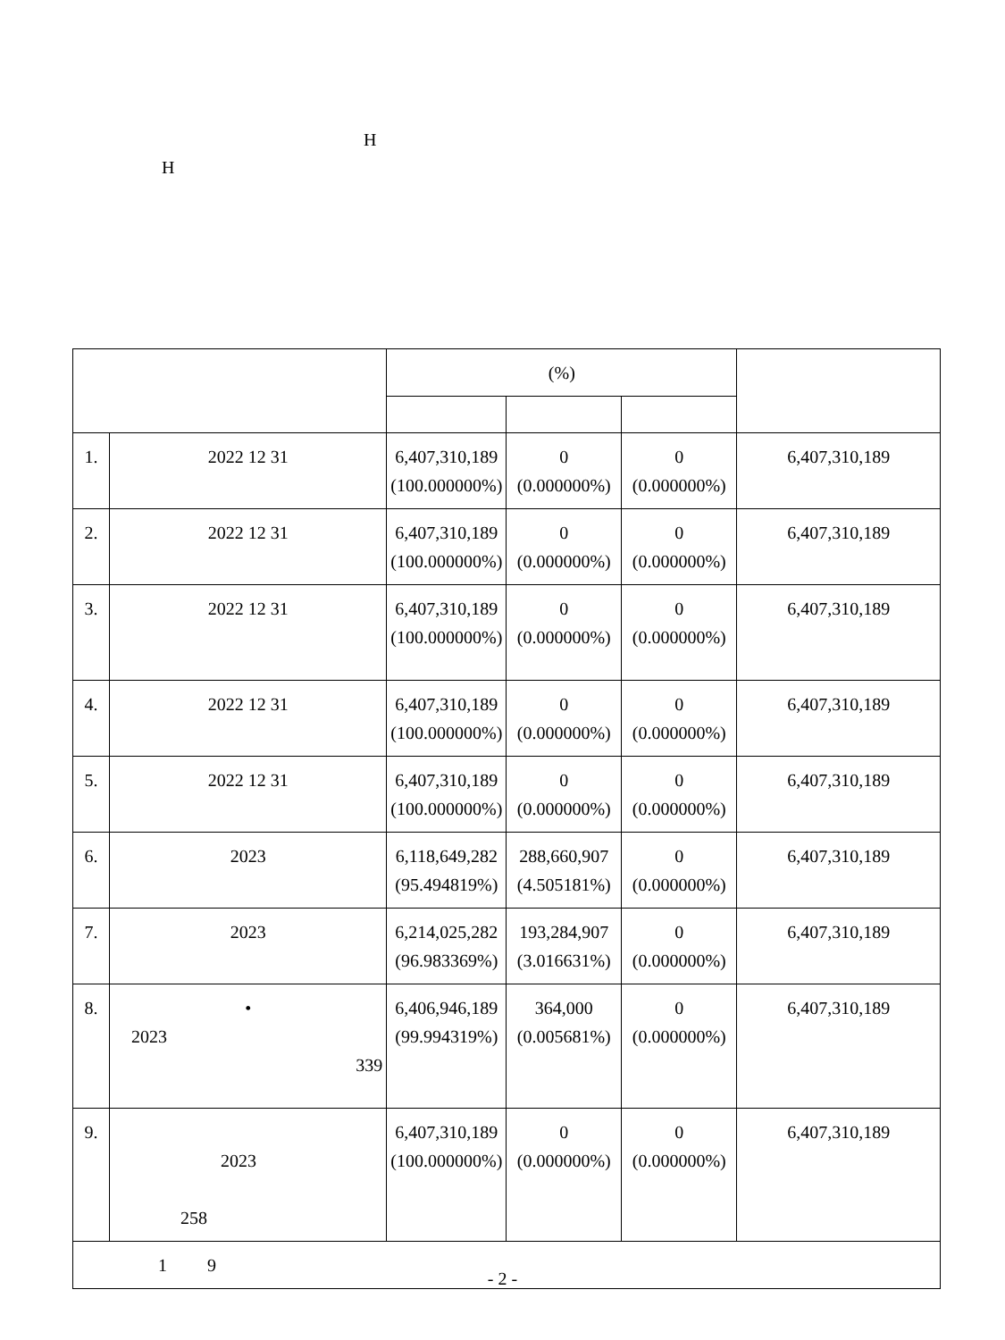H
H
| | | (%) | | | |
| --- | --- | --- | --- | --- | --- |
| 1. | 2022 12 31 | 6,407,310,189 (100.000000%) | 0 (0.000000%) | 0 (0.000000%) | 6,407,310,189 |
| 2. | 2022 12 31 | 6,407,310,189 (100.000000%) | 0 (0.000000%) | 0 (0.000000%) | 6,407,310,189 |
| 3. | 2022 12 31 | 6,407,310,189 (100.000000%) | 0 (0.000000%) | 0 (0.000000%) | 6,407,310,189 |
| 4. | 2022 12 31 | 6,407,310,189 (100.000000%) | 0 (0.000000%) | 0 (0.000000%) | 6,407,310,189 |
| 5. | 2022 12 31 | 6,407,310,189 (100.000000%) | 0 (0.000000%) | 0 (0.000000%) | 6,407,310,189 |
| 6. | 2023 | 6,118,649,282 (95.494819%) | 288,660,907 (4.505181%) | 0 (0.000000%) | 6,407,310,189 |
| 7. | 2023 | 6,214,025,282 (96.983369%) | 193,284,907 (3.016631%) | 0 (0.000000%) | 6,407,310,189 |
| 8. | • 2023 339 | 6,406,946,189 (99.994319%) | 364,000 (0.005681%) | 0 (0.000000%) | 6,407,310,189 |
| 9. | 2023 258 | 6,407,310,189 (100.000000%) | 0 (0.000000%) | 0 (0.000000%) | 6,407,310,189 |
| 1 9 | | | | | |
- 2 -